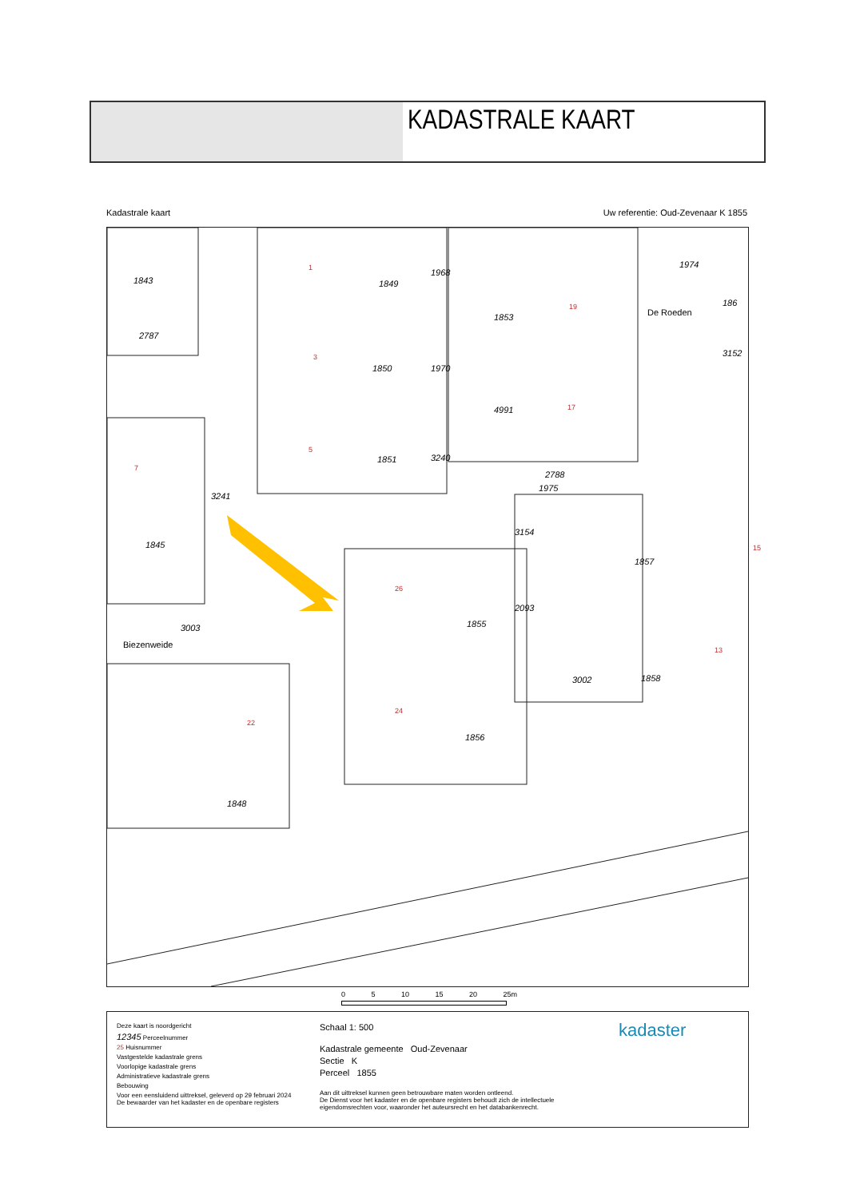KADASTRALE KAART
Kadastrale kaart Uw referentie: Oud-Zevenaar K 1855
1843
2787
1849
1850
1851
1853
4991
2788
3154
1857
1845
3003 1855
1856
3002 1858
1848
3152
186
Biezenweide
De Roeden
1975
1968
1970
3240
3241
2093
1974 1
3
5
7
19
17
15
26
24
22
13
0 5 10 15 20 25m
Deze kaart is noordgericht
12345 Perceelnummer
25 Huisnummer
Vastgestelde kadastrale grens
Voorlopige kadastrale grens
Administratieve kadastrale grens
Bebouwing
Voor een eensluidend uittreksel, geleverd op 29 februari 2024
De bewaarder van het kadaster en de openbare registers
Schaal 1: 500
Kadastrale gemeente Oud-Zevenaar
Sectie K
Perceel 1855
Aan dit uittreksel kunnen geen betrouwbare maten worden ontleend.
De Dienst voor het kadaster en de openbare registers behoudt zich de intellectuele eigendomsrechten voor, waaronder het auteursrecht en het databankenrecht.
kadaster